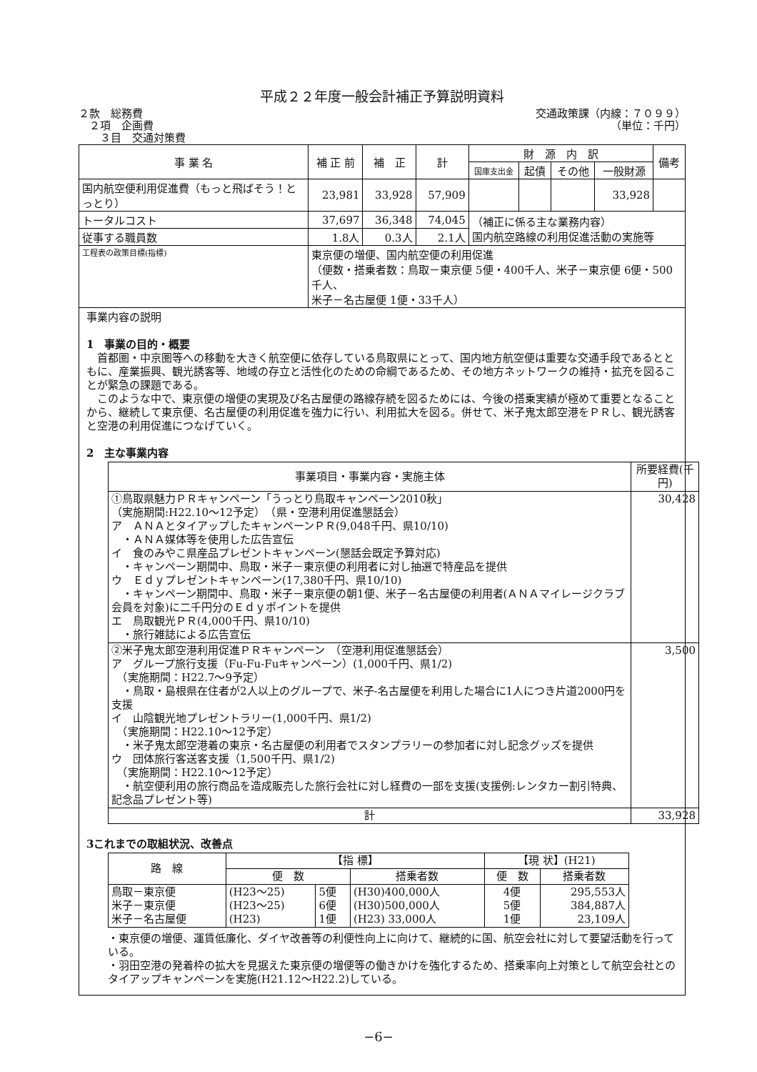平成２２年度一般会計補正予算説明資料
２款　総務費
　２項　企画費
　　３目　交通対策費
交通政策課（内線：７０９９）
（単位：千円）
| 事 業 名 | 補 正 前 | 補 正 | 計 | 財 源 内 訳 | | | | 備考 |
| --- | --- | --- | --- | --- | --- | --- | --- | --- |
| | | | | 国庫支出金 | 起債 | その他 | 一般財源 | |
| 国内航空便利用促進費（もっと飛ばそう！とっとり） | 23,981 | 33,928 | 57,909 | | | | 33,928 | |
| トータルコスト | 37,697 | 36,348 | 74,045 | （補正に係る主な業務内容） 国内航空路線の利用促進活動の実施等 | | | | |
| 従事する職員数 | 1.8人 | 0.3人 | 2.1人 | | | | | |
| 工程表の政策目標(指標) | 東京便の増便、国内航空便の利用促進 （便数・搭乗者数：鳥取－東京便 5便・400千人、米子－東京便 6便・500千人、 米子－名古屋便 1便・33千人） | | | | | | | |
事業内容の説明
1　事業の目的・概要
　首都圏・中京圏等への移動を大きく航空便に依存している鳥取県にとって、国内地方航空便は重要な交通手段であるとともに、産業振興、観光誘客等、地域の存立と活性化のための命綱であるため、その地方ネットワークの維持・拡充を図ることが緊急の課題である。
　このような中で、東京便の増便の実現及び名古屋便の路線存続を図るためには、今後の搭乗実績が極めて重要となることから、継続して東京便、名古屋便の利用促進を強力に行い、利用拡大を図る。併せて、米子鬼太郎空港をＰＲし、観光誘客と空港の利用促進につなげていく。
2　主な事業内容
| 事業項目・事業内容・実施主体 | 所要経費(千円) |
| --- | --- |
| ①鳥取県魅力ＰＲキャンペーン「うっとり鳥取キャンペーン2010秋」 （実施期間:H22.10～12予定） （県・空港利用促進懇話会） ア ＡＮＡとタイアップしたキャンペーンＰＲ(9,048千円、県10/10) ・ＡＮＡ媒体等を使用した広告宣伝 イ 食のみやこ県産品プレゼントキャンペーン(懇話会既定予算対応) ・キャンペーン期間中、鳥取・米子－東京便の利用者に対し抽選で特産品を提供 ウ Ｅｄｙプレゼントキャンペーン(17,380千円、県10/10) ・キャンペーン期間中、鳥取・米子－東京便の朝1便、米子－名古屋便の利用者(ＡＮＡマイレージクラブ会員を対象)に二千円分のＥｄｙポイントを提供 エ 鳥取観光ＰＲ(4,000千円、県10/10) ・旅行雑誌による広告宣伝 | 30,428 |
| ②米子鬼太郎空港利用促進ＰＲキャンペーン （空港利用促進懇話会） ア グループ旅行支援（Fu-Fu-Fuキャンペーン）(1,000千円、県1/2) （実施期間：H22.7～9予定） ・鳥取・島根県在住者が2人以上のグループで、米子-名古屋便を利用した場合に1人につき片道2000円を支援 イ 山陰観光地プレゼントラリー(1,000千円、県1/2) （実施期間：H22.10～12予定） ・米子鬼太郎空港着の東京・名古屋便の利用者でスタンプラリーの参加者に対し記念グッズを提供 ウ 団体旅行客送客支援（1,500千円、県1/2) （実施期間：H22.10～12予定） ・航空便利用の旅行商品を造成販売した旅行会社に対し経費の一部を支援(支援例:レンタカー割引特典、記念品プレゼント等) | 3,500 |
| 計 | 33,928 |
3これまでの取組状況、改善点
| 路 線 | 【指 標】 | | | 【現 状】(H21) | |
| --- | --- | --- | --- | --- | --- |
| | 便 数 | | 搭乗者数 | 便 数 | 搭乗者数 |
| 鳥取－東京便 米子－東京便 米子－名古屋便 | (H23～25) (H23～25) (H23) | 5便 6便 1便 | (H30)400,000人 (H30)500,000人 (H23) 33,000人 | 4便 5便 1便 | 295,553人 384,887人 23,109人 |
・東京便の増便、運賃低廉化、ダイヤ改善等の利便性向上に向けて、継続的に国、航空会社に対して要望活動を行っている。
・羽田空港の発着枠の拡大を見据えた東京便の増便等の働きかけを強化するため、搭乗率向上対策として航空会社とのタイアップキャンペーンを実施(H21.12～H22.2)している。
−6−